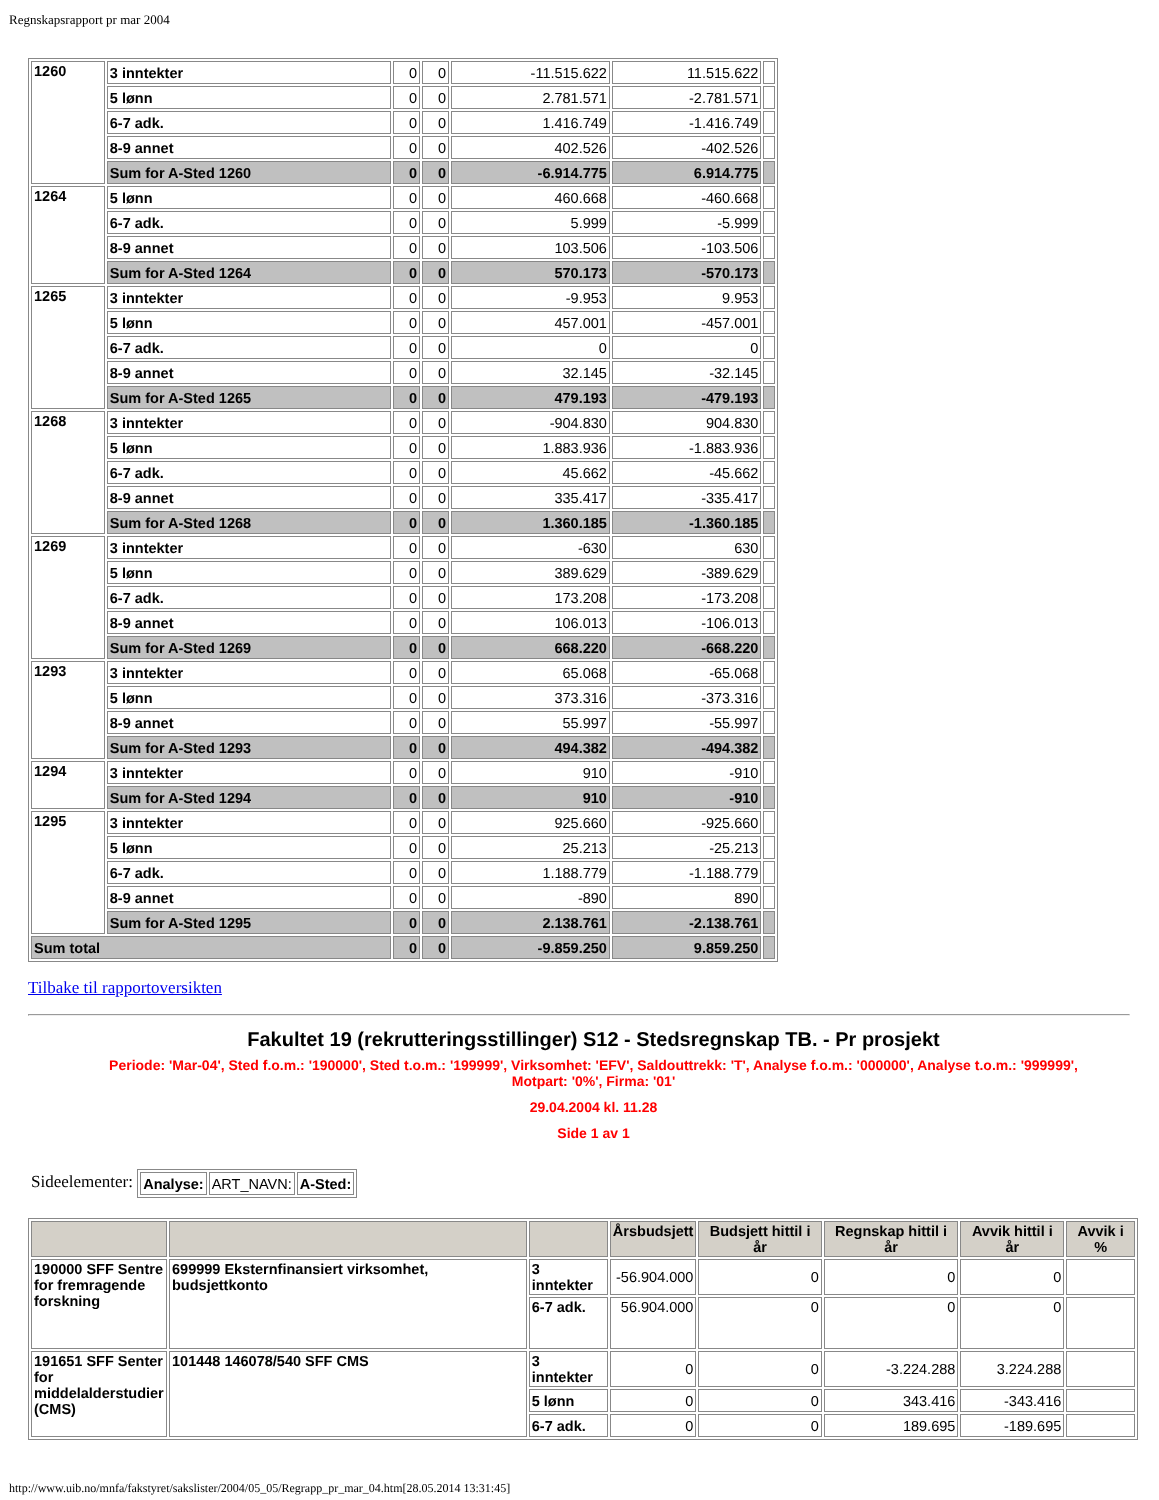Regnskapsrapport pr mar 2004
| 1260 | 3 inntekter | 0 | 0 | -11.515.622 | 11.515.622 | |
| | 5 lønn | 0 | 0 | 2.781.571 | -2.781.571 | |
| | 6-7 adk. | 0 | 0 | 1.416.749 | -1.416.749 | |
| | 8-9 annet | 0 | 0 | 402.526 | -402.526 | |
| | Sum for A-Sted 1260 | 0 | 0 | -6.914.775 | 6.914.775 | |
| 1264 | 5 lønn | 0 | 0 | 460.668 | -460.668 | |
| | 6-7 adk. | 0 | 0 | 5.999 | -5.999 | |
| | 8-9 annet | 0 | 0 | 103.506 | -103.506 | |
| | Sum for A-Sted 1264 | 0 | 0 | 570.173 | -570.173 | |
| 1265 | 3 inntekter | 0 | 0 | -9.953 | 9.953 | |
| | 5 lønn | 0 | 0 | 457.001 | -457.001 | |
| | 6-7 adk. | 0 | 0 | 0 | 0 | |
| | 8-9 annet | 0 | 0 | 32.145 | -32.145 | |
| | Sum for A-Sted 1265 | 0 | 0 | 479.193 | -479.193 | |
| 1268 | 3 inntekter | 0 | 0 | -904.830 | 904.830 | |
| | 5 lønn | 0 | 0 | 1.883.936 | -1.883.936 | |
| | 6-7 adk. | 0 | 0 | 45.662 | -45.662 | |
| | 8-9 annet | 0 | 0 | 335.417 | -335.417 | |
| | Sum for A-Sted 1268 | 0 | 0 | 1.360.185 | -1.360.185 | |
| 1269 | 3 inntekter | 0 | 0 | -630 | 630 | |
| | 5 lønn | 0 | 0 | 389.629 | -389.629 | |
| | 6-7 adk. | 0 | 0 | 173.208 | -173.208 | |
| | 8-9 annet | 0 | 0 | 106.013 | -106.013 | |
| | Sum for A-Sted 1269 | 0 | 0 | 668.220 | -668.220 | |
| 1293 | 3 inntekter | 0 | 0 | 65.068 | -65.068 | |
| | 5 lønn | 0 | 0 | 373.316 | -373.316 | |
| | 8-9 annet | 0 | 0 | 55.997 | -55.997 | |
| | Sum for A-Sted 1293 | 0 | 0 | 494.382 | -494.382 | |
| 1294 | 3 inntekter | 0 | 0 | 910 | -910 | |
| | Sum for A-Sted 1294 | 0 | 0 | 910 | -910 | |
| 1295 | 3 inntekter | 0 | 0 | 925.660 | -925.660 | |
| | 5 lønn | 0 | 0 | 25.213 | -25.213 | |
| | 6-7 adk. | 0 | 0 | 1.188.779 | -1.188.779 | |
| | 8-9 annet | 0 | 0 | -890 | 890 | |
| | Sum for A-Sted 1295 | 0 | 0 | 2.138.761 | -2.138.761 | |
| Sum total | | 0 | 0 | -9.859.250 | 9.859.250 | |
Tilbake til rapportoversikten
Fakultet 19 (rekrutteringsstillinger) S12 - Stedsregnskap TB. - Pr prosjekt
Periode: 'Mar-04', Sted f.o.m.: '190000', Sted t.o.m.: '199999', Virksomhet: 'EFV', Saldouttrekk: 'T', Analyse f.o.m.: '000000', Analyse t.o.m.: '999999', Motpart: '0%', Firma: '01'
29.04.2004 kl. 11.28
Side 1 av 1
Sideelementer:
| Analyse: | ART_NAVN: | A-Sted: |
| | | | Årsbudsjett | Budsjett hittil i år | Regnskap hittil i år | Avvik hittil i år | Avvik i % |
| --- | --- | --- | --- | --- | --- | --- | --- |
| 190000 SFF Sentre for fremragende forskning | 699999 Eksternfinansiert virksomhet, budsjettkonto | 3 inntekter | -56.904.000 | 0 | 0 | 0 | |
| | | 6-7 adk. | 56.904.000 | 0 | 0 | 0 | |
| 191651 SFF Senter for middelalderstudier (CMS) | 101448 146078/540 SFF CMS | 3 inntekter | 0 | 0 | -3.224.288 | 3.224.288 | |
| | | 5 lønn | 0 | 0 | 343.416 | -343.416 | |
| | | 6-7 adk. | 0 | 0 | 189.695 | -189.695 | |
http://www.uib.no/mnfa/fakstyret/sakslister/2004/05_05/Regrapp_pr_mar_04.htm[28.05.2014 13:31:45]